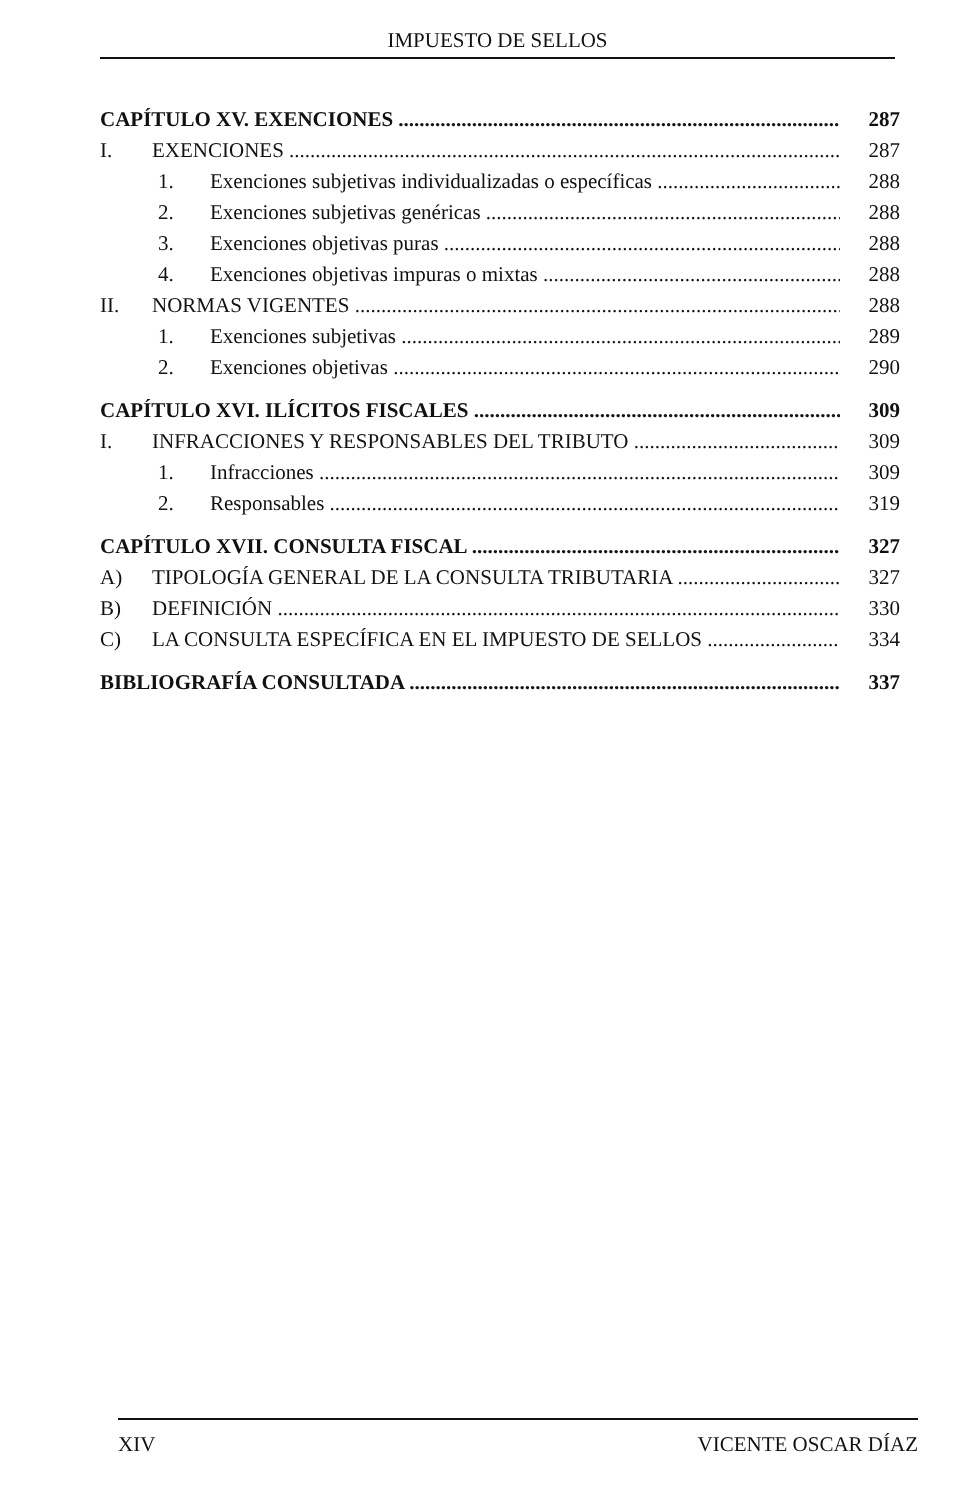IMPUESTO DE SELLOS
CAPÍTULO XV. EXENCIONES 287
I. EXENCIONES 287
1. Exenciones subjetivas individualizadas o específicas 288
2. Exenciones subjetivas genéricas 288
3. Exenciones objetivas puras 288
4. Exenciones objetivas impuras o mixtas 288
II. NORMAS VIGENTES 288
1. Exenciones subjetivas 289
2. Exenciones objetivas 290
CAPÍTULO XVI. ILÍCITOS FISCALES 309
I. INFRACCIONES Y RESPONSABLES DEL TRIBUTO 309
1. Infracciones 309
2. Responsables 319
CAPÍTULO XVII. CONSULTA FISCAL 327
A) TIPOLOGÍA GENERAL DE LA CONSULTA TRIBUTARIA 327
B) DEFINICIÓN 330
C) LA CONSULTA ESPECÍFICA EN EL IMPUESTO DE SELLOS 334
BIBLIOGRAFÍA CONSULTADA 337
XIV VICENTE OSCAR DÍAZ